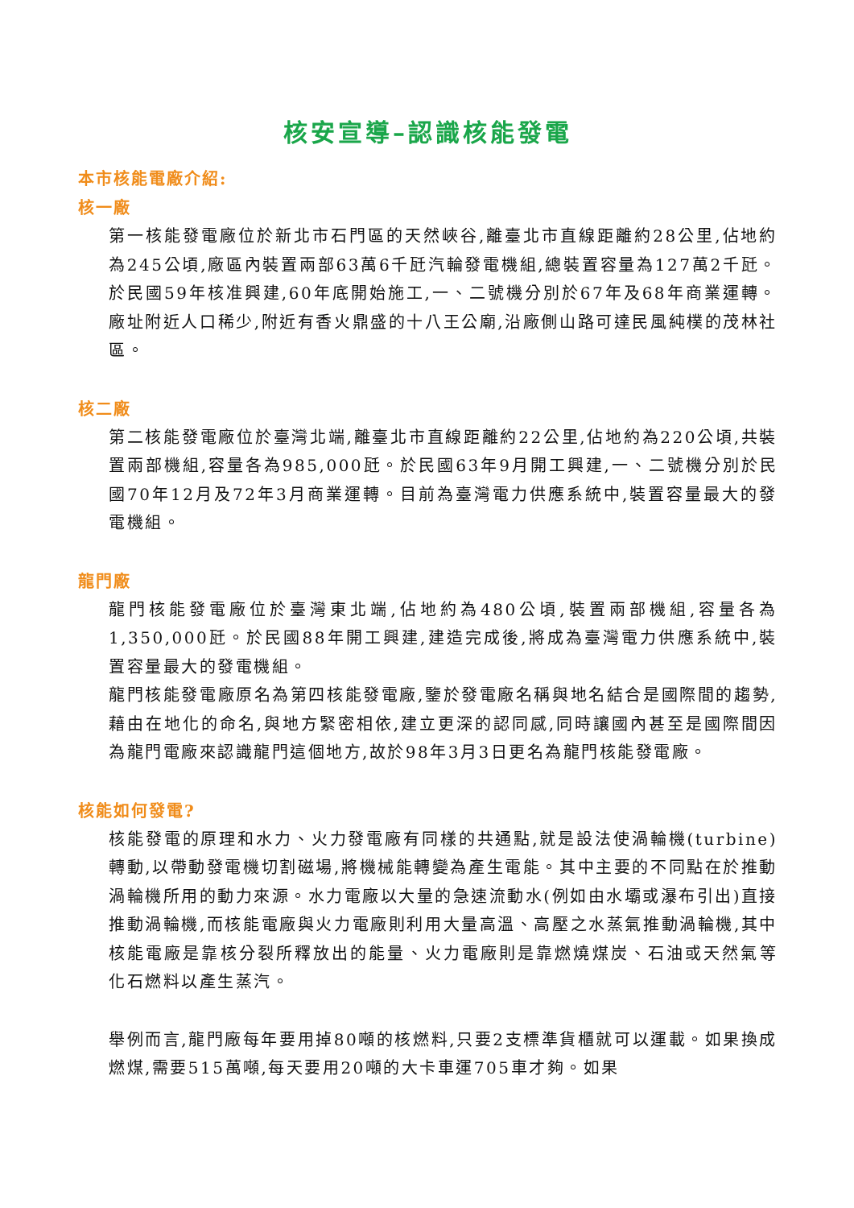核安宣導–認識核能發電
本市核能電廠介紹:
核一廠
第一核能發電廠位於新北市石門區的天然峽谷,離臺北市直線距離約28公里,佔地約為245公頃,廠區內裝置兩部63萬6千瓩汽輪發電機組,總裝置容量為127萬2千瓩。於民國59年核准興建,60年底開始施工,一、二號機分別於67年及68年商業運轉。廠址附近人口稀少,附近有香火鼎盛的十八王公廟,沿廠側山路可達民風純樸的茂林社區。
核二廠
第二核能發電廠位於臺灣北端,離臺北市直線距離約22公里,佔地約為220公頃,共裝置兩部機組,容量各為985,000瓩。於民國63年9月開工興建,一、二號機分別於民國70年12月及72年3月商業運轉。目前為臺灣電力供應系統中,裝置容量最大的發電機組。
龍門廠
龍門核能發電廠位於臺灣東北端,佔地約為480公頃,裝置兩部機組,容量各為1,350,000瓩。於民國88年開工興建,建造完成後,將成為臺灣電力供應系統中,裝置容量最大的發電機組。
龍門核能發電廠原名為第四核能發電廠,鑒於發電廠名稱與地名結合是國際間的趨勢,藉由在地化的命名,與地方緊密相依,建立更深的認同感,同時讓國內甚至是國際間因為龍門電廠來認識龍門這個地方,故於98年3月3日更名為龍門核能發電廠。
核能如何發電?
核能發電的原理和水力、火力發電廠有同樣的共通點,就是設法使渦輪機(turbine)轉動,以帶動發電機切割磁場,將機械能轉變為產生電能。其中主要的不同點在於推動渦輪機所用的動力來源。水力電廠以大量的急速流動水(例如由水壩或瀑布引出)直接推動渦輪機,而核能電廠與火力電廠則利用大量高溫、高壓之水蒸氣推動渦輪機,其中核能電廠是靠核分裂所釋放出的能量、火力電廠則是靠燃燒煤炭、石油或天然氣等化石燃料以產生蒸汽。
舉例而言,龍門廠每年要用掉80噸的核燃料,只要2支標準貨櫃就可以運載。如果換成燃煤,需要515萬噸,每天要用20噸的大卡車運705車才夠。如果